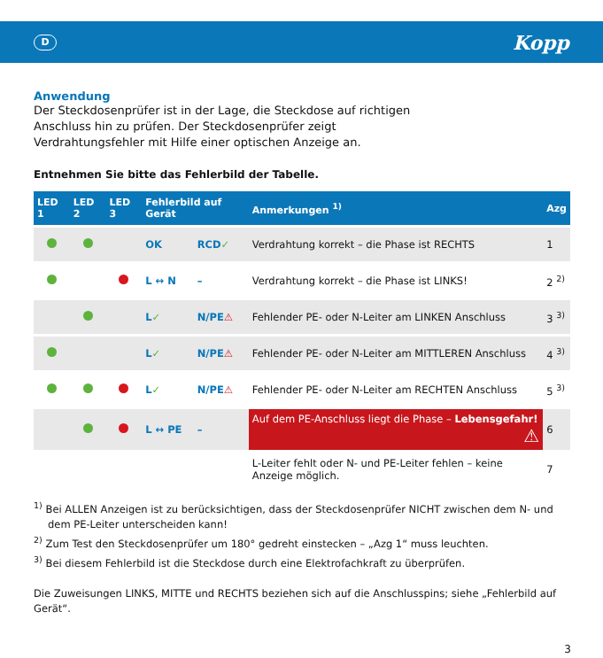D
Kopp
Anwendung
Der Steckdosenprüfer ist in der Lage, die Steckdose auf richtigen Anschluss hin zu prüfen. Der Steckdosenprüfer zeigt Verdrahtungsfehler mit Hilfe einer optischen Anzeige an.
Entnehmen Sie bitte das Fehlerbild der Tabelle.
| LED 1 | LED 2 | LED 3 | Fehlerbild auf Gerät | | Anmerkungen <sup>1)</sup> | Azg |
| --- | --- | --- | --- | --- | --- | --- |
| | | | OK | RCD ✓ | Verdrahtung korrekt – die Phase ist RECHTS | 1 |
| | | | L ↔ N | – | Verdrahtung korrekt – die Phase ist LINKS! | 2 <sup>2)</sup> |
| | | | L ✓ | N/PE ⚠ | Fehlender PE- oder N-Leiter am LINKEN Anschluss | 3 <sup>3)</sup> |
| | | | L ✓ | N/PE ⚠ | Fehlender PE- oder N-Leiter am MITTLEREN Anschluss | 4 <sup>3)</sup> |
| | | | L ✓ | N/PE ⚠ | Fehlender PE- oder N-Leiter am RECHTEN Anschluss | 5 <sup>3)</sup> |
| | | | L ↔ PE | – | Auf dem PE-Anschluss liegt die Phase – Lebensgefahr! ⚠ | 6 |
| | | | | | L-Leiter fehlt oder N- und PE-Leiter fehlen – keine Anzeige möglich. | 7 |
<sup>1)</sup> Bei ALLEN Anzeigen ist zu berücksichtigen, dass der Steckdosenprüfer NICHT zwischen dem N- und dem PE-Leiter unterscheiden kann!
<sup>2)</sup> Zum Test den Steckdosenprüfer um 180° gedreht einstecken – „Azg 1“ muss leuchten.
<sup>3)</sup> Bei diesem Fehlerbild ist die Steckdose durch eine Elektrofachkraft zu überprüfen.
Die Zuweisungen LINKS, MITTE und RECHTS beziehen sich auf die Anschlusspins; siehe „Fehlerbild auf Gerät“.
3